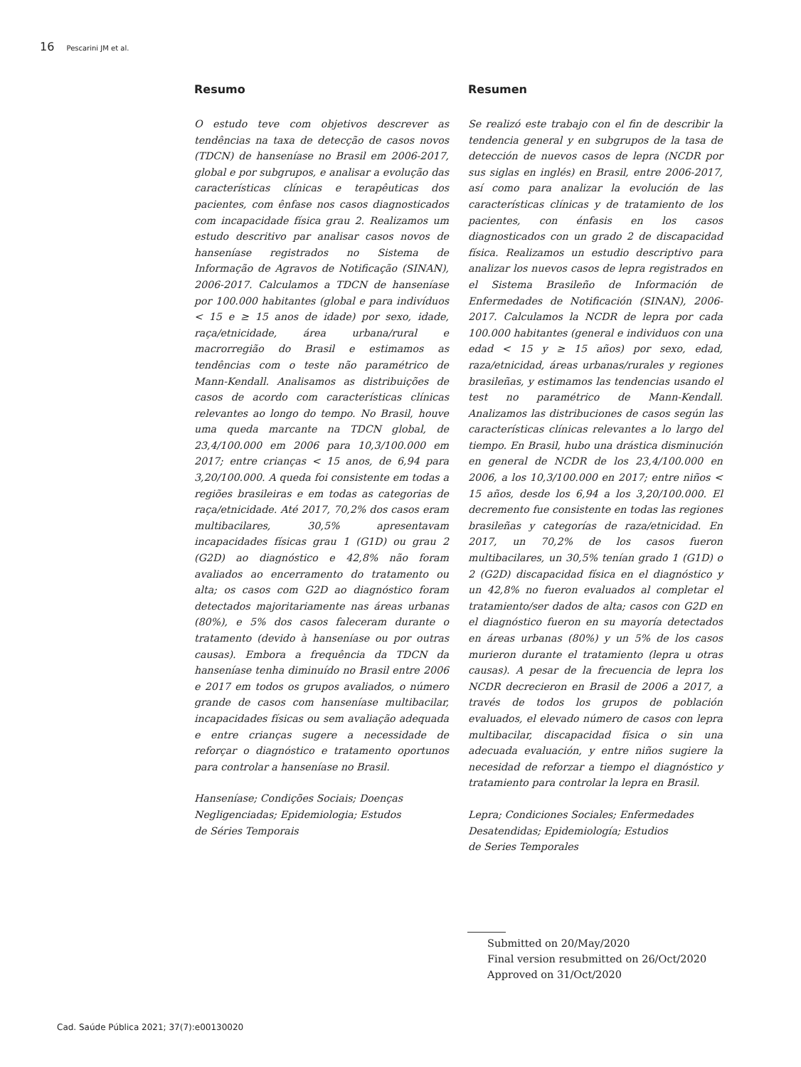16 Pescarini JM et al.
Resumo
O estudo teve com objetivos descrever as tendências na taxa de detecção de casos novos (TDCN) de hanseníase no Brasil em 2006-2017, global e por subgrupos, e analisar a evolução das características clínicas e terapêuticas dos pacientes, com ênfase nos casos diagnosticados com incapacidade física grau 2. Realizamos um estudo descritivo par analisar casos novos de hanseníase registrados no Sistema de Informação de Agravos de Notificação (SINAN), 2006-2017. Calculamos a TDCN de hanseníase por 100.000 habitantes (global e para indivíduos < 15 e ≥ 15 anos de idade) por sexo, idade, raça/etnicidade, área urbana/rural e macrorregião do Brasil e estimamos as tendências com o teste não paramétrico de Mann-Kendall. Analisamos as distribuições de casos de acordo com características clínicas relevantes ao longo do tempo. No Brasil, houve uma queda marcante na TDCN global, de 23,4/100.000 em 2006 para 10,3/100.000 em 2017; entre crianças < 15 anos, de 6,94 para 3,20/100.000. A queda foi consistente em todas a regiões brasileiras e em todas as categorias de raça/etnicidade. Até 2017, 70,2% dos casos eram multibacilares, 30,5% apresentavam incapacidades físicas grau 1 (G1D) ou grau 2 (G2D) ao diagnóstico e 42,8% não foram avaliados ao encerramento do tratamento ou alta; os casos com G2D ao diagnóstico foram detectados majoritariamente nas áreas urbanas (80%), e 5% dos casos faleceram durante o tratamento (devido à hanseníase ou por outras causas). Embora a frequência da TDCN da hanseníase tenha diminuído no Brasil entre 2006 e 2017 em todos os grupos avaliados, o número grande de casos com hanseníase multibacilar, incapacidades físicas ou sem avaliação adequada e entre crianças sugere a necessidade de reforçar o diagnóstico e tratamento oportunos para controlar a hanseníase no Brasil.
Hanseníase; Condições Sociais; Doenças
Negligenciadas; Epidemiologia; Estudos
de Séries Temporais
Resumen
Se realizó este trabajo con el fin de describir la tendencia general y en subgrupos de la tasa de detección de nuevos casos de lepra (NCDR por sus siglas en inglés) en Brasil, entre 2006-2017, así como para analizar la evolución de las características clínicas y de tratamiento de los pacientes, con énfasis en los casos diagnosticados con un grado 2 de discapacidad física. Realizamos un estudio descriptivo para analizar los nuevos casos de lepra registrados en el Sistema Brasileño de Información de Enfermedades de Notificación (SINAN), 2006-2017. Calculamos la NCDR de lepra por cada 100.000 habitantes (general e individuos con una edad < 15 y ≥ 15 años) por sexo, edad, raza/etnicidad, áreas urbanas/rurales y regiones brasileñas, y estimamos las tendencias usando el test no paramétrico de Mann-Kendall. Analizamos las distribuciones de casos según las características clínicas relevantes a lo largo del tiempo. En Brasil, hubo una drástica disminución en general de NCDR de los 23,4/100.000 en 2006, a los 10,3/100.000 en 2017; entre niños < 15 años, desde los 6,94 a los 3,20/100.000. El decremento fue consistente en todas las regiones brasileñas y categorías de raza/etnicidad. En 2017, un 70,2% de los casos fueron multibacilares, un 30,5% tenían grado 1 (G1D) o 2 (G2D) discapacidad física en el diagnóstico y un 42,8% no fueron evaluados al completar el tratamiento/ser dados de alta; casos con G2D en el diagnóstico fueron en su mayoría detectados en áreas urbanas (80%) y un 5% de los casos murieron durante el tratamiento (lepra u otras causas). A pesar de la frecuencia de lepra los NCDR decrecieron en Brasil de 2006 a 2017, a través de todos los grupos de población evaluados, el elevado número de casos con lepra multibacilar, discapacidad física o sin una adecuada evaluación, y entre niños sugiere la necesidad de reforzar a tiempo el diagnóstico y tratamiento para controlar la lepra en Brasil.
Lepra; Condiciones Sociales; Enfermedades
Desatendidas; Epidemiología; Estudios
de Series Temporales
Submitted on 20/May/2020
Final version resubmitted on 26/Oct/2020
Approved on 31/Oct/2020
Cad. Saúde Pública 2021; 37(7):e00130020